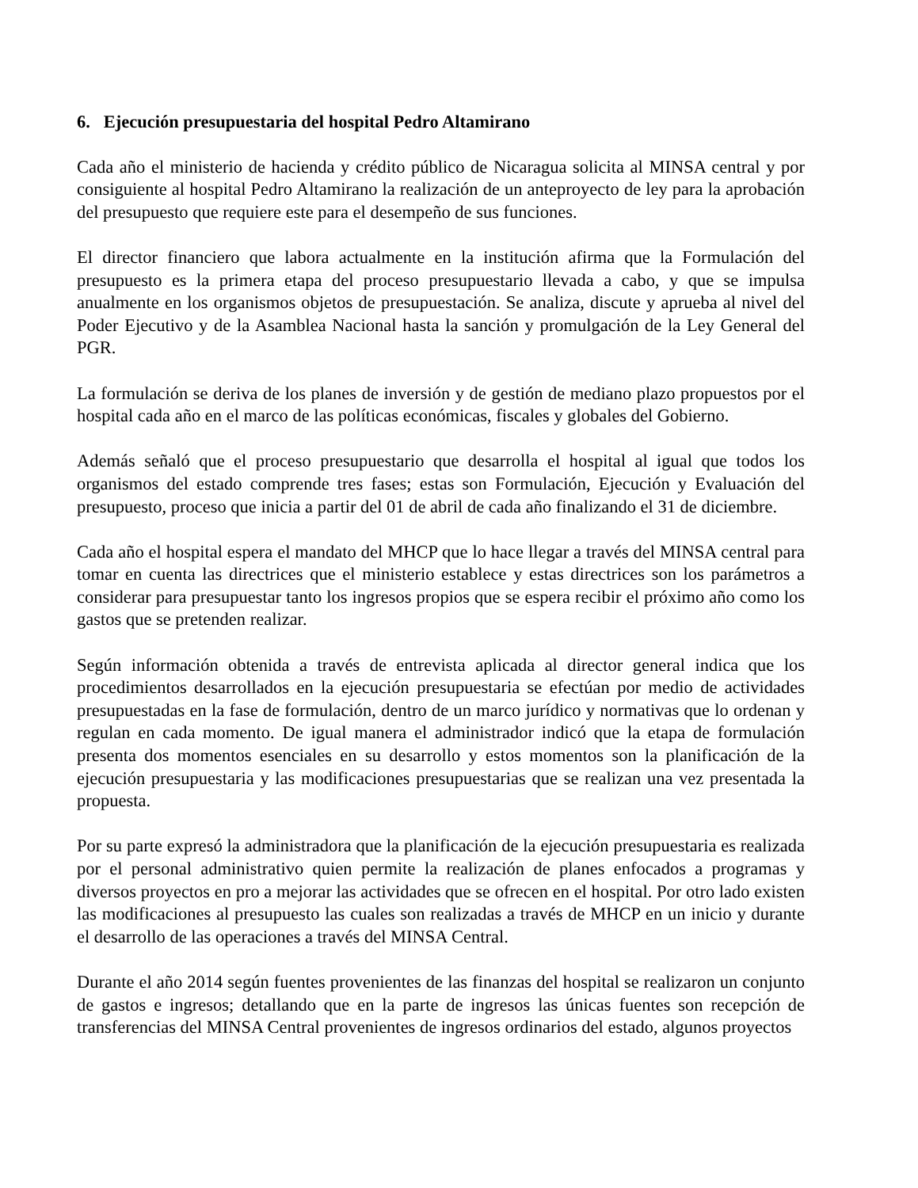6. Ejecución presupuestaria del hospital Pedro Altamirano
Cada año el ministerio de hacienda y crédito público de Nicaragua solicita al MINSA central y por consiguiente al hospital Pedro Altamirano la realización de un anteproyecto de ley para la aprobación del presupuesto que requiere este para el desempeño de sus funciones.
El director financiero que labora actualmente en la institución afirma que la Formulación del presupuesto es la primera etapa del proceso presupuestario llevada a cabo, y que se impulsa anualmente en los organismos objetos de presupuestación. Se analiza, discute y aprueba al nivel del Poder Ejecutivo y de la Asamblea Nacional hasta la sanción y promulgación de la Ley General del PGR.
La formulación se deriva de los planes de inversión y de gestión de mediano plazo propuestos por el hospital cada año en el marco de las políticas económicas, fiscales y globales del Gobierno.
Además señaló que el proceso presupuestario que desarrolla el hospital al igual que todos los organismos del estado comprende tres fases; estas son Formulación, Ejecución y Evaluación del presupuesto, proceso que inicia a partir del 01 de abril de cada año finalizando el 31 de diciembre.
Cada año el hospital espera el mandato del MHCP que lo hace llegar a través del MINSA central para tomar en cuenta las directrices que el ministerio establece y estas directrices son los parámetros a considerar para presupuestar tanto los ingresos propios que se espera recibir el próximo año como los gastos que se pretenden realizar.
Según información obtenida a través de entrevista aplicada al director general indica que los procedimientos desarrollados en la ejecución presupuestaria se efectúan por medio de actividades presupuestadas en la fase de formulación, dentro de un marco jurídico y normativas que lo ordenan y regulan en cada momento. De igual manera el administrador indicó que la etapa de formulación presenta dos momentos esenciales en su desarrollo y estos momentos son la planificación de la ejecución presupuestaria y las modificaciones presupuestarias que se realizan una vez presentada la propuesta.
Por su parte expresó la administradora que la planificación de la ejecución presupuestaria es realizada por el personal administrativo quien permite la realización de planes enfocados a programas y diversos proyectos en pro a mejorar las actividades que se ofrecen en el hospital. Por otro lado existen las modificaciones al presupuesto las cuales son realizadas a través de MHCP en un inicio y durante el desarrollo de las operaciones a través del MINSA Central.
Durante el año 2014 según fuentes provenientes de las finanzas del hospital se realizaron un conjunto de gastos e ingresos; detallando que en la parte de ingresos las únicas fuentes son recepción de transferencias del MINSA Central provenientes de ingresos ordinarios del estado, algunos proyectos